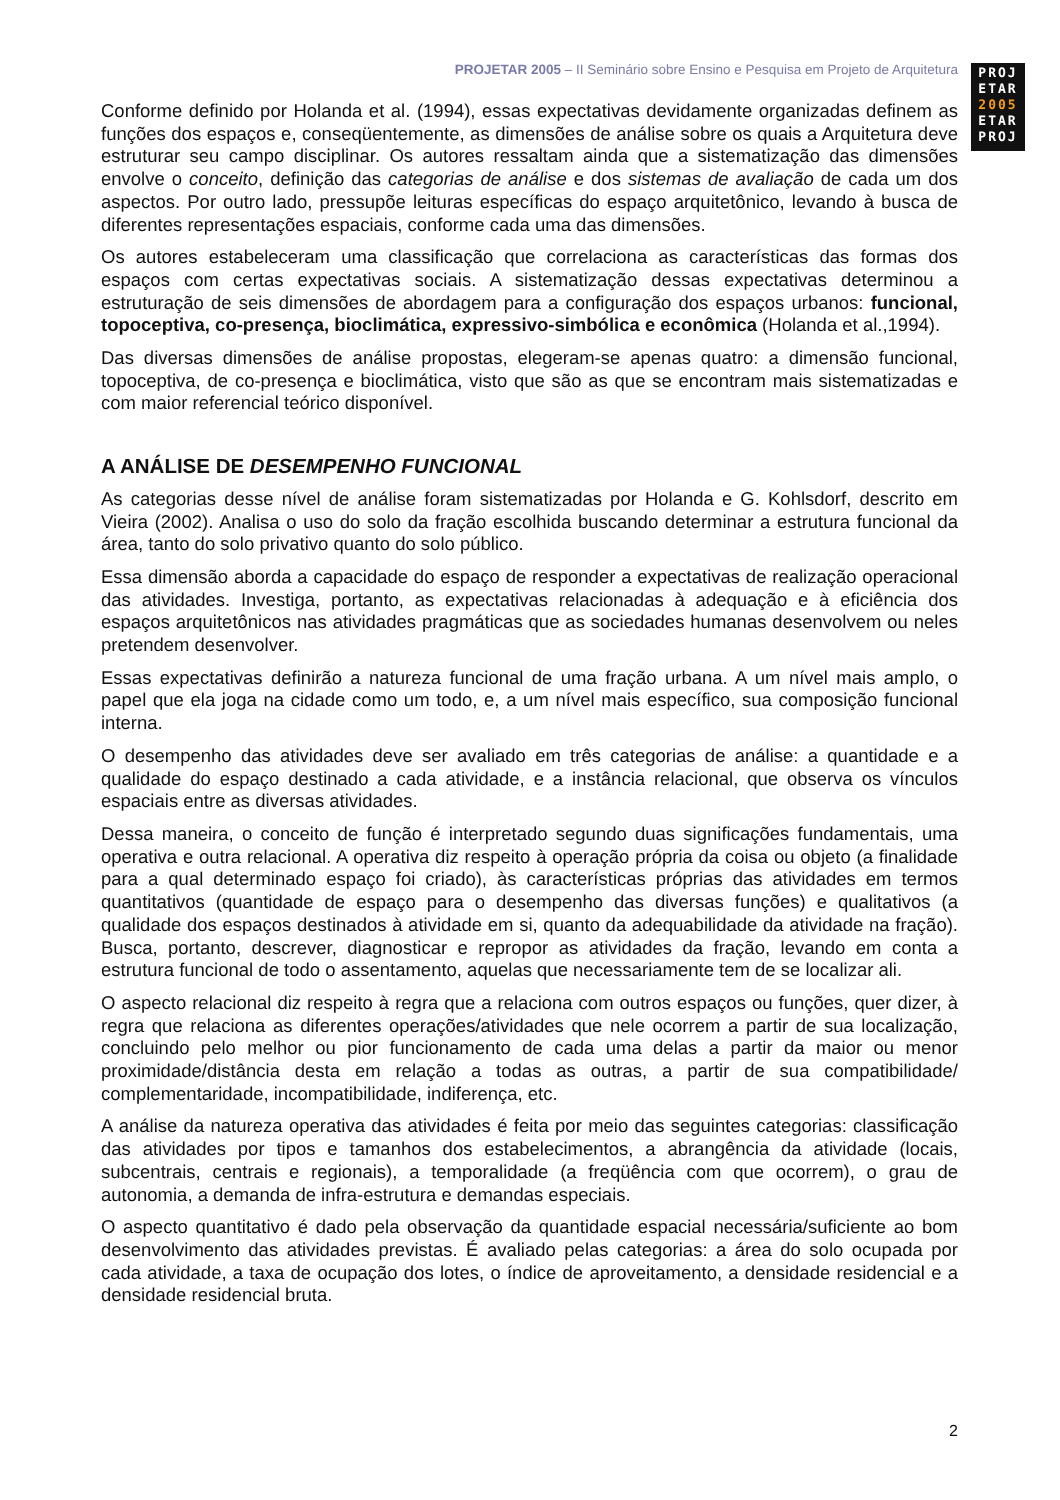PROJETAR 2005 – II Seminário sobre Ensino e Pesquisa em Projeto de Arquitetura
PROJ
ETAR
2005
ETAR
PROJ
Conforme definido por Holanda et al. (1994), essas expectativas devidamente organizadas definem as funções dos espaços e, conseqüentemente, as dimensões de análise sobre os quais a Arquitetura deve estruturar seu campo disciplinar. Os autores ressaltam ainda que a sistematização das dimensões envolve o conceito, definição das categorias de análise e dos sistemas de avaliação de cada um dos aspectos. Por outro lado, pressupõe leituras específicas do espaço arquitetônico, levando à busca de diferentes representações espaciais, conforme cada uma das dimensões.
Os autores estabeleceram uma classificação que correlaciona as características das formas dos espaços com certas expectativas sociais. A sistematização dessas expectativas determinou a estruturação de seis dimensões de abordagem para a configuração dos espaços urbanos: funcional, topoceptiva, co-presença, bioclimática, expressivo-simbólica e econômica (Holanda et al.,1994).
Das diversas dimensões de análise propostas, elegeram-se apenas quatro: a dimensão funcional, topoceptiva, de co-presença e bioclimática, visto que são as que se encontram mais sistematizadas e com maior referencial teórico disponível.
A ANÁLISE DE DESEMPENHO FUNCIONAL
As categorias desse nível de análise foram sistematizadas por Holanda e G. Kohlsdorf, descrito em Vieira (2002). Analisa o uso do solo da fração escolhida buscando determinar a estrutura funcional da área, tanto do solo privativo quanto do solo público.
Essa dimensão aborda a capacidade do espaço de responder a expectativas de realização operacional das atividades. Investiga, portanto, as expectativas relacionadas à adequação e à eficiência dos espaços arquitetônicos nas atividades pragmáticas que as sociedades humanas desenvolvem ou neles pretendem desenvolver.
Essas expectativas definirão a natureza funcional de uma fração urbana. A um nível mais amplo, o papel que ela joga na cidade como um todo, e, a um nível mais específico, sua composição funcional interna.
O desempenho das atividades deve ser avaliado em três categorias de análise: a quantidade e a qualidade do espaço destinado a cada atividade, e a instância relacional, que observa os vínculos espaciais entre as diversas atividades.
Dessa maneira, o conceito de função é interpretado segundo duas significações fundamentais, uma operativa e outra relacional. A operativa diz respeito à operação própria da coisa ou objeto (a finalidade para a qual determinado espaço foi criado), às características próprias das atividades em termos quantitativos (quantidade de espaço para o desempenho das diversas funções) e qualitativos (a qualidade dos espaços destinados à atividade em si, quanto da adequabilidade da atividade na fração). Busca, portanto, descrever, diagnosticar e repropor as atividades da fração, levando em conta a estrutura funcional de todo o assentamento, aquelas que necessariamente tem de se localizar ali.
O aspecto relacional diz respeito à regra que a relaciona com outros espaços ou funções, quer dizer, à regra que relaciona as diferentes operações/atividades que nele ocorrem a partir de sua localização, concluindo pelo melhor ou pior funcionamento de cada uma delas a partir da maior ou menor proximidade/distância desta em relação a todas as outras, a partir de sua compatibilidade/ complementaridade, incompatibilidade, indiferença, etc.
A análise da natureza operativa das atividades é feita por meio das seguintes categorias: classificação das atividades por tipos e tamanhos dos estabelecimentos, a abrangência da atividade (locais, subcentrais, centrais e regionais), a temporalidade (a freqüência com que ocorrem), o grau de autonomia, a demanda de infra-estrutura e demandas especiais.
O aspecto quantitativo é dado pela observação da quantidade espacial necessária/suficiente ao bom desenvolvimento das atividades previstas. É avaliado pelas categorias: a área do solo ocupada por cada atividade, a taxa de ocupação dos lotes, o índice de aproveitamento, a densidade residencial e a densidade residencial bruta.
2